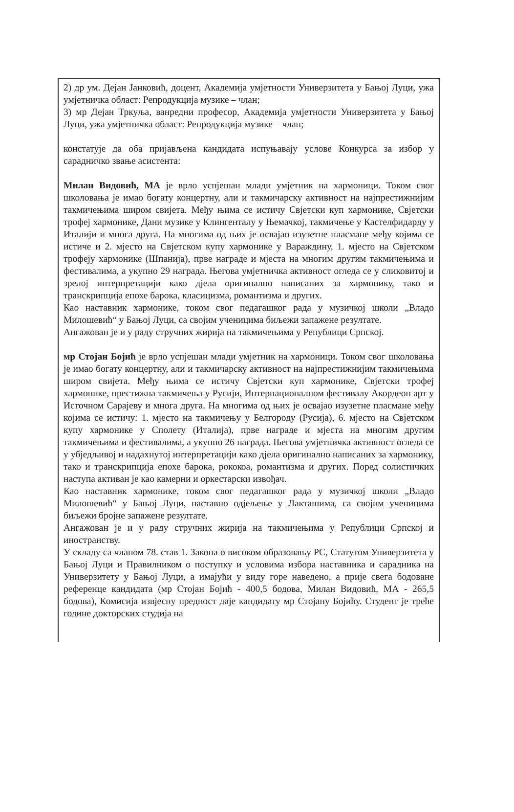2) др ум. Дејан Јанковић, доцент, Академија умјетности Универзитета у Бањој Луци, ужа умјетничка област: Репродукција музике – члан;
3) мр Дејан Тркуља, ванредни професор, Академија умјетности Универзитета у Бањој Луци, ужа умјетничка област: Репродукција музике – члан;
констатује да оба пријављена кандидата испуњавају услове Конкурса за избор у сарадничко звање асистента:
Милан Видовић, МА је врло успјешан млади умјетник на хармоници. Током свог школовања је имао богату концертну, али и такмичарску активност на најпрестижнијим такмичењима широм свијета. Међу њима се истичу Свјетски куп хармонике, Свјетски трофеј хармонике, Дани музике у Клингенталу у Њемачкој, такмичење у Кастелфидарду у Италији и многа друга. На многима од њих је освајао изузетне пласмане међу којима се истиче и 2. мјесто на Свјетском купу хармонике у Вараждину, 1. мјесто на Свјетском трофеју хармонике (Шпанија), прве награде и мјеста на многим другим такмичењима и фестивалима, а укупно 29 награда. Његова умјетничка активност огледа се у сликовитој и зрелој интерпретацији како дјела оригинално написаних за хармонику, тако и транскрипција епохе барока, класицизма, романтизма и других.
Као наставник хармонике, током свог педагашког рада у музичкој школи „Владо Милошевић“ у Бањој Луци, са својим ученицима биљежи запажене резултате.
Ангажован је и у раду стручних жирија на такмичењима у Републици Српској.
мр Стојан Бојић је врло успјешан млади умјетник на хармоници. Током свог школовања је имао богату концертну, али и такмичарску активност на најпрестижнијим такмичењима широм свијета. Међу њима се истичу Свјетски куп хармонике, Свјетски трофеј хармонике, престижна такмичења у Русији, Интернационалном фестивалу Акордеон арт у Источном Сарајеву и многа друга. На многима од њих је освајао изузетне пласмане међу којима се истичу: 1. мјесто на такмичењу у Белгороду (Русија), 6. мјесто на Свјетском купу хармонике у Сполету (Италија), прве награде и мјеста на многим другим такмичењима и фестивалима, а укупно 26 награда. Његова умјетничка активност огледа се у убједљивој и надахнутој интерпретацији како дјела оригинално написаних за хармонику, тако и транскрипција епохе барока, рококоа, романтизма и других. Поред солистичких наступа активан је као камерни и оркестарски извођач.
Као наставник хармонике, током свог педагашког рада у музичкој школи „Владо Милошевић“ у Бањој Луци, наставно одјељење у Лакташима, са својим ученицима биљежи бројне запажене резултате.
Ангажован је и у раду стручних жирија на такмичењима у Републици Српској и иностранству.
У складу са чланом 78. став 1. Закона о високом образовању РС, Статутом Универзитета у Бањој Луци и Правилником о поступку и условима избора наставника и сарадника на Универзитету у Бањој Луци, а имајући у виду горе наведено, а прије свега бодоване референце кандидата (мр Стојан Бојић - 400,5 бодова, Милан Видовић, МА - 265,5 бодова), Комисија извјесну предност даје кандидату мр Стојану Бојићу. Студент је треће године докторских студија на